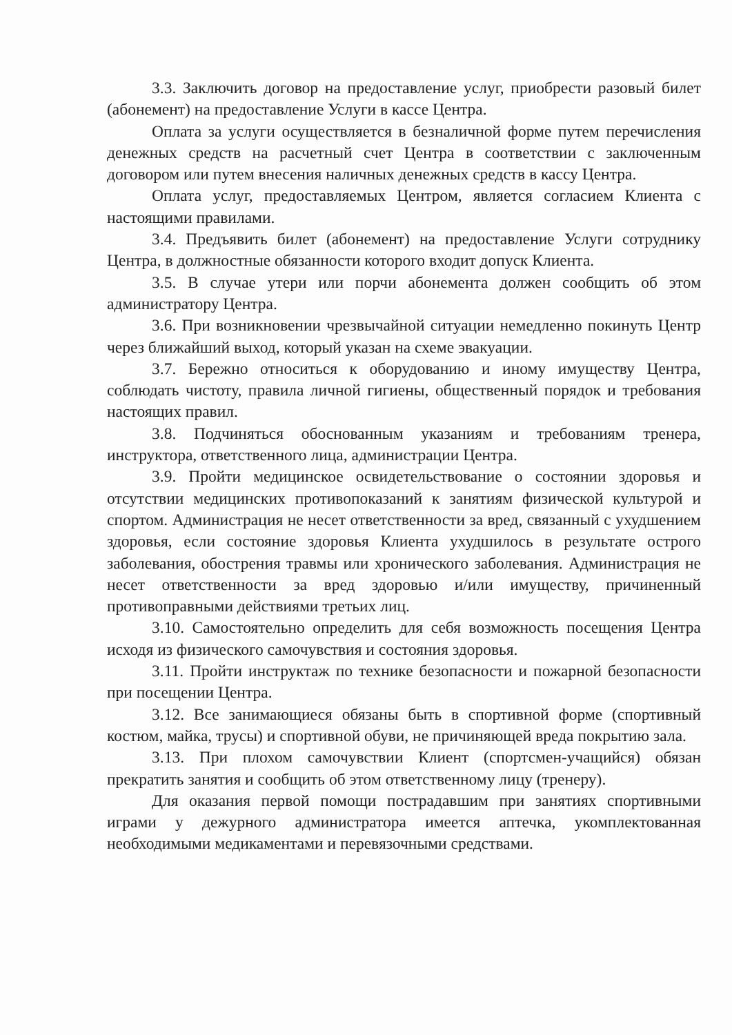3.3. Заключить договор на предоставление услуг, приобрести разовый билет (абонемент) на предоставление Услуги в кассе Центра.
Оплата за услуги осуществляется в безналичной форме путем перечисления денежных средств на расчетный счет Центра в соответствии с заключенным договором или путем внесения наличных денежных средств в кассу Центра.
Оплата услуг, предоставляемых Центром, является согласием Клиента с настоящими правилами.
3.4. Предъявить билет (абонемент) на предоставление Услуги сотруднику Центра, в должностные обязанности которого входит допуск Клиента.
3.5. В случае утери или порчи абонемента должен сообщить об этом администратору Центра.
3.6. При возникновении чрезвычайной ситуации немедленно покинуть Центр через ближайший выход, который указан на схеме эвакуации.
3.7. Бережно относиться к оборудованию и иному имуществу Центра, соблюдать чистоту, правила личной гигиены, общественный порядок и требования настоящих правил.
3.8. Подчиняться обоснованным указаниям и требованиям тренера, инструктора, ответственного лица, администрации Центра.
3.9. Пройти медицинское освидетельствование о состоянии здоровья и отсутствии медицинских противопоказаний к занятиям физической культурой и спортом. Администрация не несет ответственности за вред, связанный с ухудшением здоровья, если состояние здоровья Клиента ухудшилось в результате острого заболевания, обострения травмы или хронического заболевания. Администрация не несет ответственности за вред здоровью и/или имуществу, причиненный противоправными действиями третьих лиц.
3.10. Самостоятельно определить для себя возможность посещения Центра исходя из физического самочувствия и состояния здоровья.
3.11. Пройти инструктаж по технике безопасности и пожарной безопасности при посещении Центра.
3.12. Все занимающиеся обязаны быть в спортивной форме (спортивный костюм, майка, трусы) и спортивной обуви, не причиняющей вреда покрытию зала.
3.13. При плохом самочувствии Клиент (спортсмен-учащийся) обязан прекратить занятия и сообщить об этом ответственному лицу (тренеру).
Для оказания первой помощи пострадавшим при занятиях спортивными играми у дежурного администратора имеется аптечка, укомплектованная необходимыми медикаментами и перевязочными средствами.